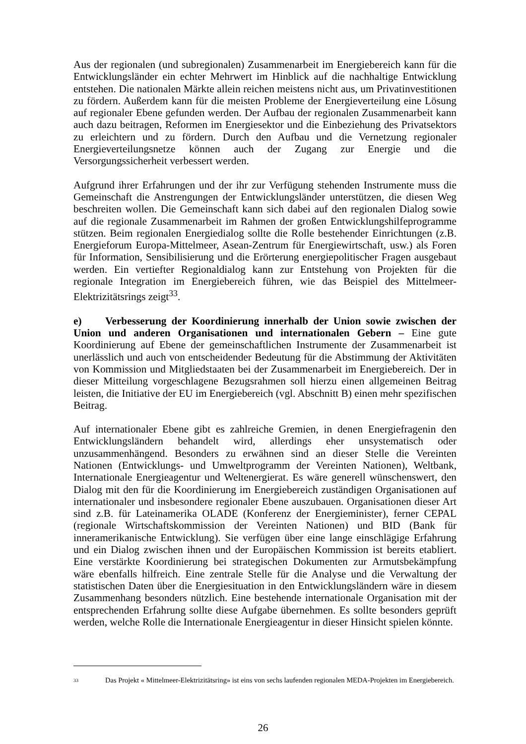Aus der regionalen (und subregionalen) Zusammenarbeit im Energiebereich kann für die Entwicklungsländer ein echter Mehrwert im Hinblick auf die nachhaltige Entwicklung entstehen. Die nationalen Märkte allein reichen meistens nicht aus, um Privatinvestitionen zu fördern. Außerdem kann für die meisten Probleme der Energieverteilung eine Lösung auf regionaler Ebene gefunden werden. Der Aufbau der regionalen Zusammenarbeit kann auch dazu beitragen, Reformen im Energiesektor und die Einbeziehung des Privatsektors zu erleichtern und zu fördern. Durch den Aufbau und die Vernetzung regionaler Energieverteilungsnetze können auch der Zugang zur Energie und die Versorgungssicherheit verbessert werden.
Aufgrund ihrer Erfahrungen und der ihr zur Verfügung stehenden Instrumente muss die Gemeinschaft die Anstrengungen der Entwicklungsländer unterstützen, die diesen Weg beschreiten wollen. Die Gemeinschaft kann sich dabei auf den regionalen Dialog sowie auf die regionale Zusammenarbeit im Rahmen der großen Entwicklungshilfeprogramme stützen. Beim regionalen Energiedialog sollte die Rolle bestehender Einrichtungen (z.B. Energieforum Europa-Mittelmeer, Asean-Zentrum für Energiewirtschaft, usw.) als Foren für Information, Sensibilisierung und die Erörterung energiepolitischer Fragen ausgebaut werden. Ein vertiefter Regionaldialog kann zur Entstehung von Projekten für die regionale Integration im Energiebereich führen, wie das Beispiel des Mittelmeer-Elektrizitätsrings zeigt<sup>33</sup>.
e) Verbesserung der Koordinierung innerhalb der Union sowie zwischen der Union und anderen Organisationen und internationalen Gebern – Eine gute Koordinierung auf Ebene der gemeinschaftlichen Instrumente der Zusammenarbeit ist unerlässlich und auch von entscheidender Bedeutung für die Abstimmung der Aktivitäten von Kommission und Mitgliedstaaten bei der Zusammenarbeit im Energiebereich. Der in dieser Mitteilung vorgeschlagene Bezugsrahmen soll hierzu einen allgemeinen Beitrag leisten, die Initiative der EU im Energiebereich (vgl. Abschnitt B) einen mehr spezifischen Beitrag.
Auf internationaler Ebene gibt es zahlreiche Gremien, in denen Energiefragenin den Entwicklungsländern behandelt wird, allerdings eher unsystematisch oder unzusammenhängend. Besonders zu erwähnen sind an dieser Stelle die Vereinten Nationen (Entwicklungs- und Umweltprogramm der Vereinten Nationen), Weltbank, Internationale Energieagentur und Weltenergierat. Es wäre generell wünschenswert, den Dialog mit den für die Koordinierung im Energiebereich zuständigen Organisationen auf internationaler und insbesondere regionaler Ebene auszubauen. Organisationen dieser Art sind z.B. für Lateinamerika OLADE (Konferenz der Energieminister), ferner CEPAL (regionale Wirtschaftskommission der Vereinten Nationen) und BID (Bank für inneramerikanische Entwicklung). Sie verfügen über eine lange einschlägige Erfahrung und ein Dialog zwischen ihnen und der Europäischen Kommission ist bereits etabliert. Eine verstärkte Koordinierung bei strategischen Dokumenten zur Armutsbekämpfung wäre ebenfalls hilfreich. Eine zentrale Stelle für die Analyse und die Verwaltung der statistischen Daten über die Energiesituation in den Entwicklungsländern wäre in diesem Zusammenhang besonders nützlich. Eine bestehende internationale Organisation mit der entsprechenden Erfahrung sollte diese Aufgabe übernehmen. Es sollte besonders geprüft werden, welche Rolle die Internationale Energieagentur in dieser Hinsicht spielen könnte.
<sup>33</sup> Das Projekt « Mittelmeer-Elektrizitätsring» ist eins von sechs laufenden regionalen MEDA-Projekten im Energiebereich.
26